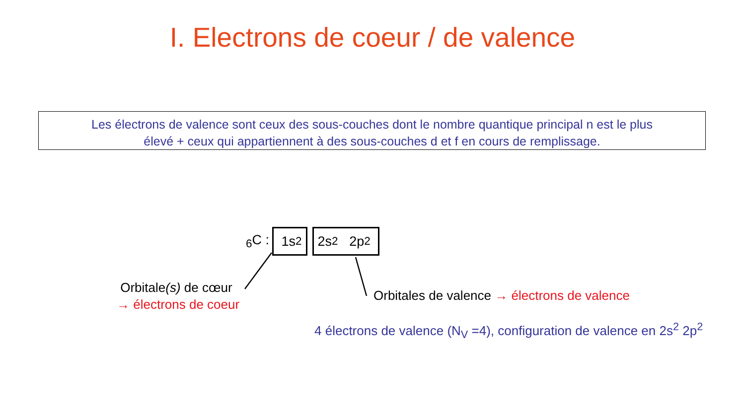I. Electrons de coeur / de valence
Les électrons de valence sont ceux des sous-couches dont le nombre quantique principal n est le plus
élevé + ceux qui appartiennent à des sous-couches d et f en cours de remplissage.
<sub>6</sub>C : 1s<sup>2</sup> 2s<sup>2</sup> 2p<sup>2</sup>
Orbitale(s) de cœur
→ électrons de coeur
Orbitales de valence → électrons de valence
4 électrons de valence (N<sub>V</sub> =4), configuration de valence en 2s<sup>2</sup> 2p<sup>2</sup>